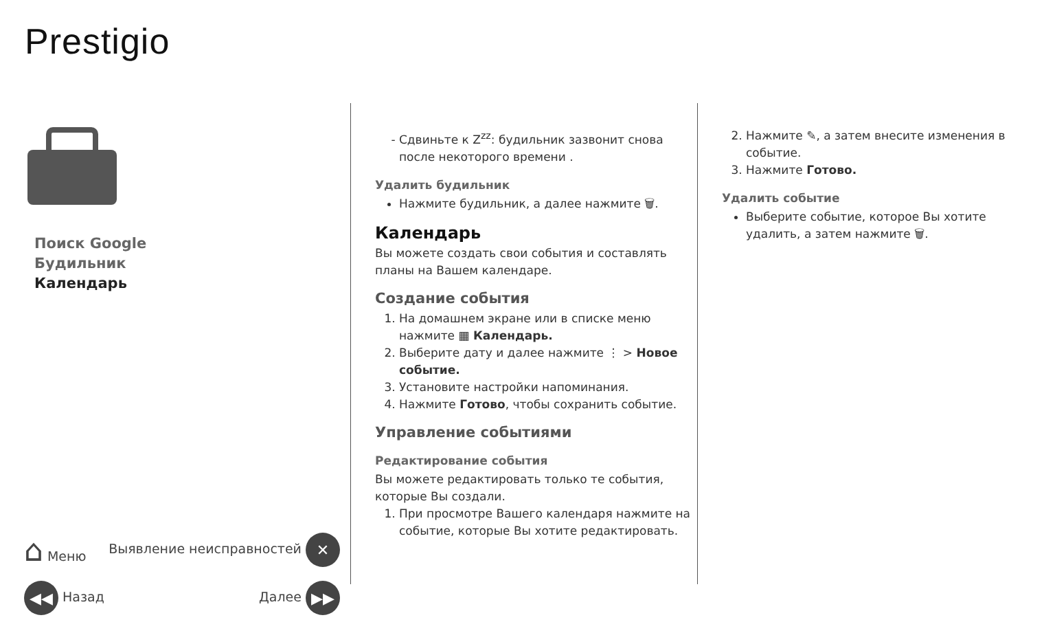Prestigio
Поиск Google
Будильник
Календарь
⌂ Меню Выявление неисправностей ✕
◀◀ Назад Далее ▶▶
Сдвиньте к Z<sup>zz</sup>: будильник зазвонит снова после некоторого времени .
Удалить будильник
Нажмите будильник, а далее нажмите 🗑.
Календарь
Вы можете создать свои события и составлять планы на Вашем календаре.
Создание события
1. На домашнем экране или в списке меню нажмите ▦ Календарь.
2. Выберите дату и далее нажмите ⋮ > Новое событие.
3. Установите настройки напоминания.
4. Нажмите Готово, чтобы сохранить событие.
Управление событиями
Редактирование события
Вы можете редактировать только те события, которые Вы создали.
1. При просмотре Вашего календаря нажмите на событие, которые Вы хотите редактировать.
2. Нажмите ✎, а затем внесите изменения в событие.
3. Нажмите Готово.
Удалить событие
Выберите событие, которое Вы хотите удалить, а затем нажмите 🗑.